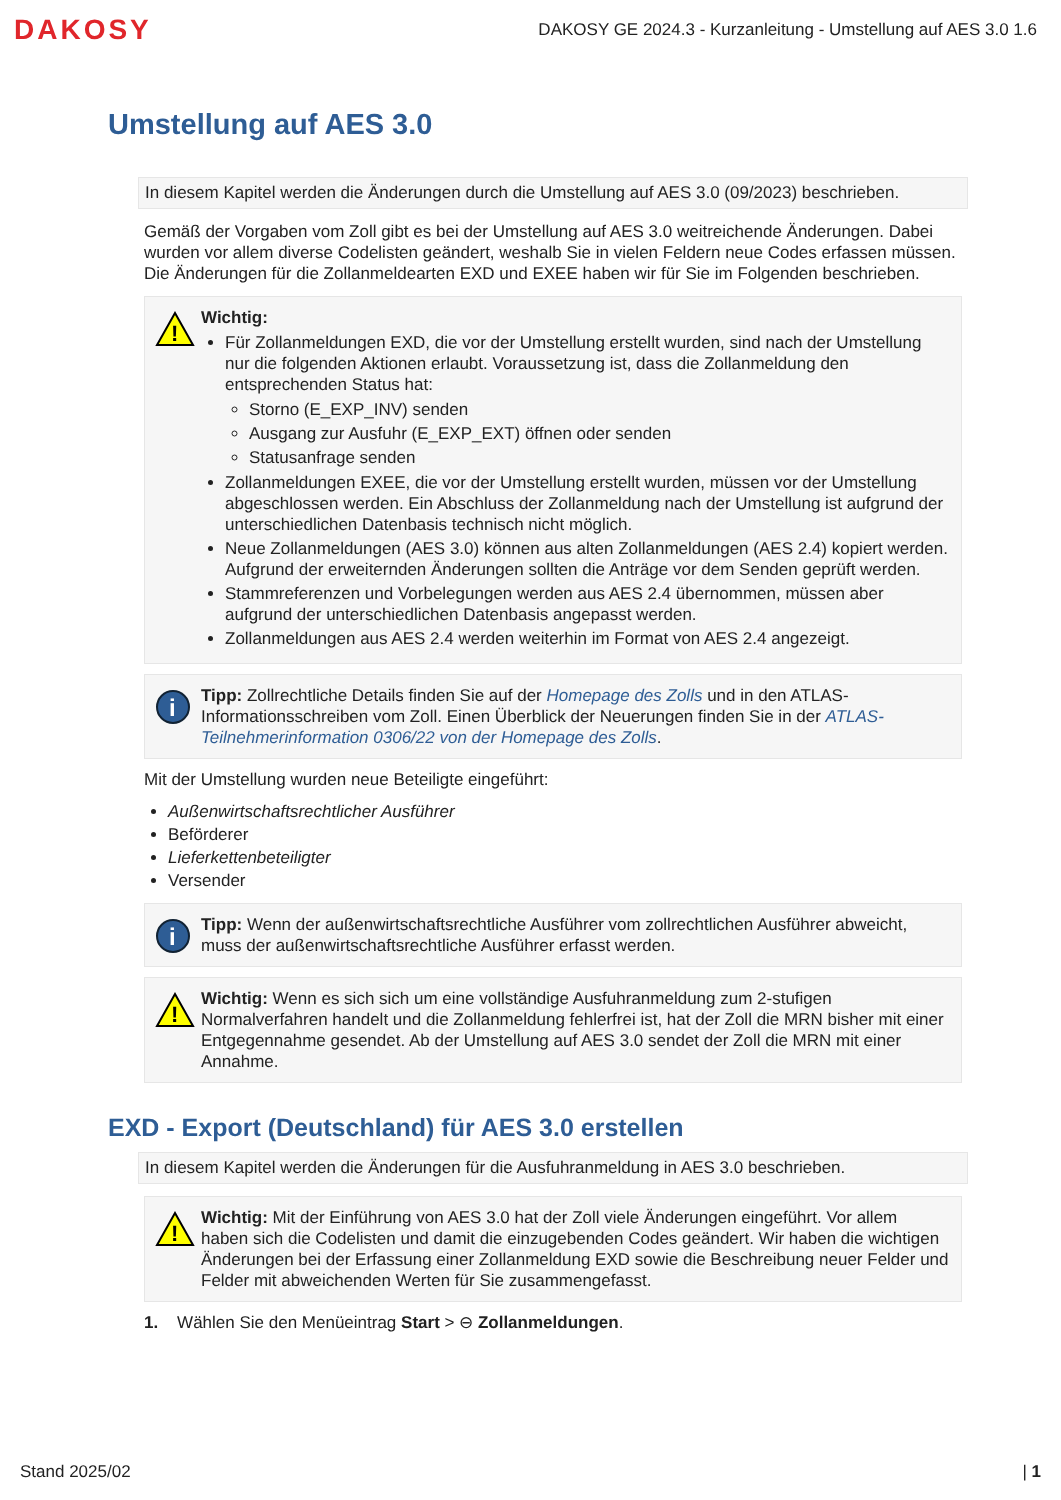DAKOSY
DAKOSY GE 2024.3 - Kurzanleitung - Umstellung auf AES 3.0 1.6
Umstellung auf AES 3.0
In diesem Kapitel werden die Änderungen durch die Umstellung auf AES 3.0 (09/2023) beschrieben.
Gemäß der Vorgaben vom Zoll gibt es bei der Umstellung auf AES 3.0 weitreichende Änderungen. Dabei wurden vor allem diverse Codelisten geändert, weshalb Sie in vielen Feldern neue Codes erfassen müssen. Die Änderungen für die Zollanmeldearten EXD und EXEE haben wir für Sie im Folgenden beschrieben.
!
Wichtig:
Für Zollanmeldungen EXD, die vor der Umstellung erstellt wurden, sind nach der Umstellung nur die folgenden Aktionen erlaubt. Voraussetzung ist, dass die Zollanmeldung den entsprechenden Status hat:
Storno (E_EXP_INV) senden
Ausgang zur Ausfuhr (E_EXP_EXT) öffnen oder senden
Statusanfrage senden
Zollanmeldungen EXEE, die vor der Umstellung erstellt wurden, müssen vor der Umstellung abgeschlossen werden. Ein Abschluss der Zollanmeldung nach der Umstellung ist aufgrund der unterschiedlichen Datenbasis technisch nicht möglich.
Neue Zollanmeldungen (AES 3.0) können aus alten Zollanmeldungen (AES 2.4) kopiert werden. Aufgrund der erweiternden Änderungen sollten die Anträge vor dem Senden geprüft werden.
Stammreferenzen und Vorbelegungen werden aus AES 2.4 übernommen, müssen aber aufgrund der unterschiedlichen Datenbasis angepasst werden.
Zollanmeldungen aus AES 2.4 werden weiterhin im Format von AES 2.4 angezeigt.
i
Tipp: Zollrechtliche Details finden Sie auf der Homepage des Zolls und in den ATLAS-Informationsschreiben vom Zoll. Einen Überblick der Neuerungen finden Sie in der ATLAS-Teilnehmerinformation 0306/22 von der Homepage des Zolls.
Mit der Umstellung wurden neue Beteiligte eingeführt:
Außenwirtschaftsrechtlicher Ausführer
Beförderer
Lieferkettenbeteiligter
Versender
i
Tipp: Wenn der außenwirtschaftsrechtliche Ausführer vom zollrechtlichen Ausführer abweicht, muss der außenwirtschaftsrechtliche Ausführer erfasst werden.
!
Wichtig: Wenn es sich sich um eine vollständige Ausfuhranmeldung zum 2-stufigen Normalverfahren handelt und die Zollanmeldung fehlerfrei ist, hat der Zoll die MRN bisher mit einer Entgegennahme gesendet. Ab der Umstellung auf AES 3.0 sendet der Zoll die MRN mit einer Annahme.
EXD - Export (Deutschland) für AES 3.0 erstellen
In diesem Kapitel werden die Änderungen für die Ausfuhranmeldung in AES 3.0 beschrieben.
!
Wichtig: Mit der Einführung von AES 3.0 hat der Zoll viele Änderungen eingeführt. Vor allem haben sich die Codelisten und damit die einzugebenden Codes geändert. Wir haben die wichtigen Änderungen bei der Erfassung einer Zollanmeldung EXD sowie die Beschreibung neuer Felder und Felder mit abweichenden Werten für Sie zusammengefasst.
1. Wählen Sie den Menüeintrag Start > ⊖ Zollanmeldungen.
Stand 2025/02 | 1